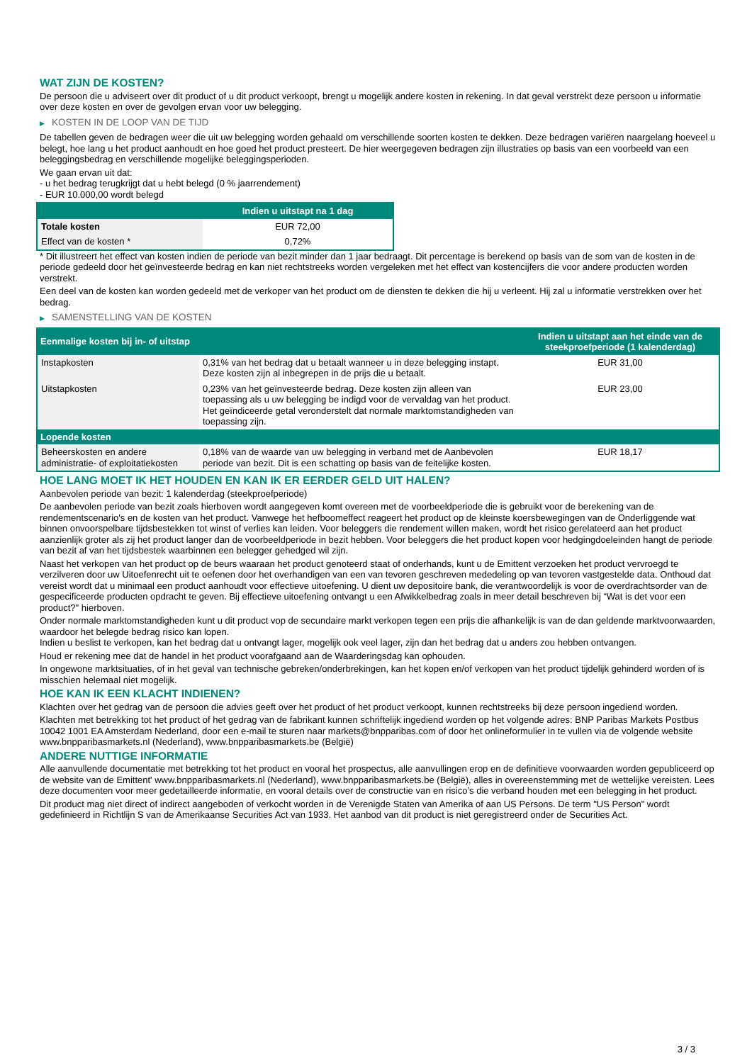WAT ZIJN DE KOSTEN?
De persoon die u adviseert over dit product of u dit product verkoopt, brengt u mogelijk andere kosten in rekening. In dat geval verstrekt deze persoon u informatie over deze kosten en over de gevolgen ervan voor uw belegging.
▶ KOSTEN IN DE LOOP VAN DE TIJD
De tabellen geven de bedragen weer die uit uw belegging worden gehaald om verschillende soorten kosten te dekken. Deze bedragen variëren naargelang hoeveel u belegt, hoe lang u het product aanhoudt en hoe goed het product presteert. De hier weergegeven bedragen zijn illustraties op basis van een voorbeeld van een beleggingsbedrag en verschillende mogelijke beleggingsperioden.
We gaan ervan uit dat:
- u het bedrag terugkrijgt dat u hebt belegd (0 % jaarrendement)
- EUR 10.000,00 wordt belegd
| | Indien u uitstapt na 1 dag |
| --- | --- |
| Totale kosten | EUR 72,00 |
| Effect van de kosten * | 0,72% |
* Dit illustreert het effect van kosten indien de periode van bezit minder dan 1 jaar bedraagt. Dit percentage is berekend op basis van de som van de kosten in de periode gedeeld door het geïnvesteerde bedrag en kan niet rechtstreeks worden vergeleken met het effect van kostencijfers die voor andere producten worden verstrekt.
Een deel van de kosten kan worden gedeeld met de verkoper van het product om de diensten te dekken die hij u verleent. Hij zal u informatie verstrekken over het bedrag.
▶ SAMENSTELLING VAN DE KOSTEN
| Eenmalige kosten bij in- of uitstap | | Indien u uitstapt aan het einde van de steekproefperiode (1 kalenderdag) |
| --- | --- | --- |
| Instapkosten | 0,31% van het bedrag dat u betaalt wanneer u in deze belegging instapt. Deze kosten zijn al inbegrepen in de prijs die u betaalt. | EUR 31,00 |
| Uitstapkosten | 0,23% van het geïnvesteerde bedrag. Deze kosten zijn alleen van toepassing als u uw belegging be indigd voor de vervaldag van het product. Het geïndiceerde getal veronderstelt dat normale marktomstandigheden van toepassing zijn. | EUR 23,00 |
| Lopende kosten | | |
| Beheerskosten en andere administratie- of exploitatiekosten | 0,18% van de waarde van uw belegging in verband met de Aanbevolen periode van bezit. Dit is een schatting op basis van de feitelijke kosten. | EUR 18,17 |
HOE LANG MOET IK HET HOUDEN EN KAN IK ER EERDER GELD UIT HALEN?
Aanbevolen periode van bezit: 1 kalenderdag (steekproefperiode)
De aanbevolen periode van bezit zoals hierboven wordt aangegeven komt overeen met de voorbeeldperiode die is gebruikt voor de berekening van de rendementscenario's en de kosten van het product. Vanwege het hefboomeffect reageert het product op de kleinste koersbewegingen van de Onderliggende wat binnen onvoorspelbare tijdsbestekken tot winst of verlies kan leiden. Voor beleggers die rendement willen maken, wordt het risico gerelateerd aan het product aanzienlijk groter als zij het product langer dan de voorbeeldperiode in bezit hebben. Voor beleggers die het product kopen voor hedgingdoeleinden hangt de periode van bezit af van het tijdsbestek waarbinnen een belegger gehedged wil zijn.
Naast het verkopen van het product op de beurs waaraan het product genoteerd staat of onderhands, kunt u de Emittent verzoeken het product vervroegd te verzilveren door uw Uitoefenrecht uit te oefenen door het overhandigen van een van tevoren geschreven mededeling op van tevoren vastgestelde data. Onthoud dat vereist wordt dat u minimaal een product aanhoudt voor effectieve uitoefening. U dient uw depositoire bank, die verantwoordelijk is voor de overdrachtsorder van de gespecificeerde producten opdracht te geven. Bij effectieve uitoefening ontvangt u een Afwikkelbedrag zoals in meer detail beschreven bij “Wat is det voor een product?" hierboven.
Onder normale marktomstandigheden kunt u dit product vop de secundaire markt verkopen tegen een prijs die afhankelijk is van de dan geldende marktvoorwaarden, waardoor het belegde bedrag risico kan lopen.
Indien u beslist te verkopen, kan het bedrag dat u ontvangt lager, mogelijk ook veel lager, zijn dan het bedrag dat u anders zou hebben ontvangen.
Houd er rekening mee dat de handel in het product voorafgaand aan de Waarderingsdag kan ophouden.
In ongewone marktsituaties, of in het geval van technische gebreken/onderbrekingen, kan het kopen en/of verkopen van het product tijdelijk gehinderd worden of is misschien helemaal niet mogelijk.
HOE KAN IK EEN KLACHT INDIENEN?
Klachten over het gedrag van de persoon die advies geeft over het product of het product verkoopt, kunnen rechtstreeks bij deze persoon ingediend worden.
Klachten met betrekking tot het product of het gedrag van de fabrikant kunnen schriftelijk ingediend worden op het volgende adres: BNP Paribas Markets Postbus 10042 1001 EA Amsterdam Nederland, door een e-mail te sturen naar markets@bnpparibas.com of door het onlineformulier in te vullen via de volgende website www.bnpparibasmarkets.nl (Nederland), www.bnpparibasmarkets.be (België)
ANDERE NUTTIGE INFORMATIE
Alle aanvullende documentatie met betrekking tot het product en vooral het prospectus, alle aanvullingen erop en de definitieve voorwaarden worden gepubliceerd op de website van de Emittent' www.bnpparibasmarkets.nl (Nederland), www.bnpparibasmarkets.be (België), alles in overeenstemming met de wettelijke vereisten. Lees deze documenten voor meer gedetailleerde informatie, en vooral details over de constructie van en risico’s die verband houden met een belegging in het product.
Dit product mag niet direct of indirect aangeboden of verkocht worden in de Verenigde Staten van Amerika of aan US Persons. De term "US Person" wordt gedefinieerd in Richtlijn S van de Amerikaanse Securities Act van 1933. Het aanbod van dit product is niet geregistreerd onder de Securities Act.
3 / 3